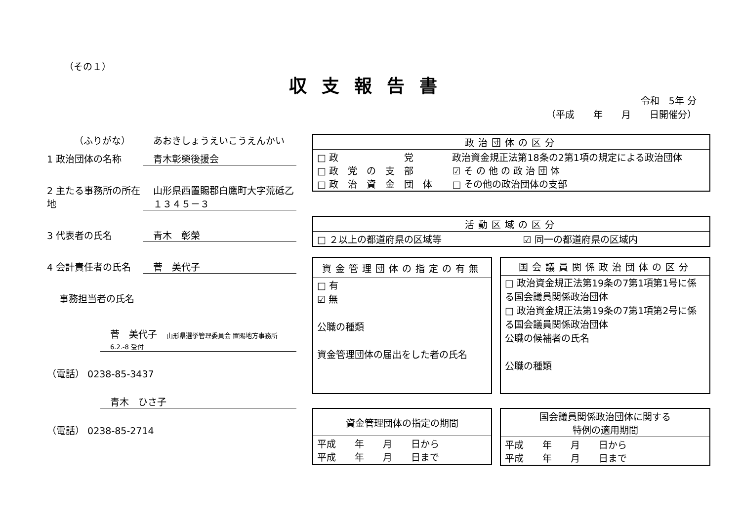（その１）
収支報告書
令和　5年 分
（平成　　年　　月　　日開催分）
（ふりがな） あおきしょうえいこうえんかい
1 政治団体の名称 青木彰榮後援会
2 主たる事務所の所在地
山形県西置賜郡白鷹町大字荒砥乙１３４５－３
3 代表者の氏名 青木　彰榮
4 会計責任者の氏名 菅　美代子
事務担当者の氏名
菅　美代子　山形県選挙管理委員会 置賜地方事務所 6.2.-8 受付
（電話） 0238-85-3437
青木　ひさ子
（電話） 0238-85-2714
| 政治団体の区分 | |
| --- | --- |
| □ 政 党 □ 政 党 の 支 部 □ 政 治 資 金 団 体 | 政治資金規正法第18条の2第1項の規定による政治団体 ☑ そ の 他 の 政 治 団 体 □ その他の政治団体の支部 |
| 活動区域の区分 | |
| --- | --- |
| □ ２以上の都道府県の区域等 | ☑ 同一の都道府県の区域内 |
| 資金管理団体の指定の有無 |
| --- |
| □ 有 ☑ 無 公職の種類 資金管理団体の届出をした者の氏名 |
| 国会議員関係政治団体の区分 |
| --- |
| □ 政治資金規正法第19条の7第1項第1号に係る国会議員関係政治団体 □ 政治資金規正法第19条の7第1項第2号に係る国会議員関係政治団体 公職の候補者の氏名 公職の種類 |
| 資金管理団体の指定の期間 |
| --- |
| 平成 年 月 日から 平成 年 月 日まで |
| 国会議員関係政治団体に関する 特例の適用期間 |
| --- |
| 平成 年 月 日から 平成 年 月 日まで |